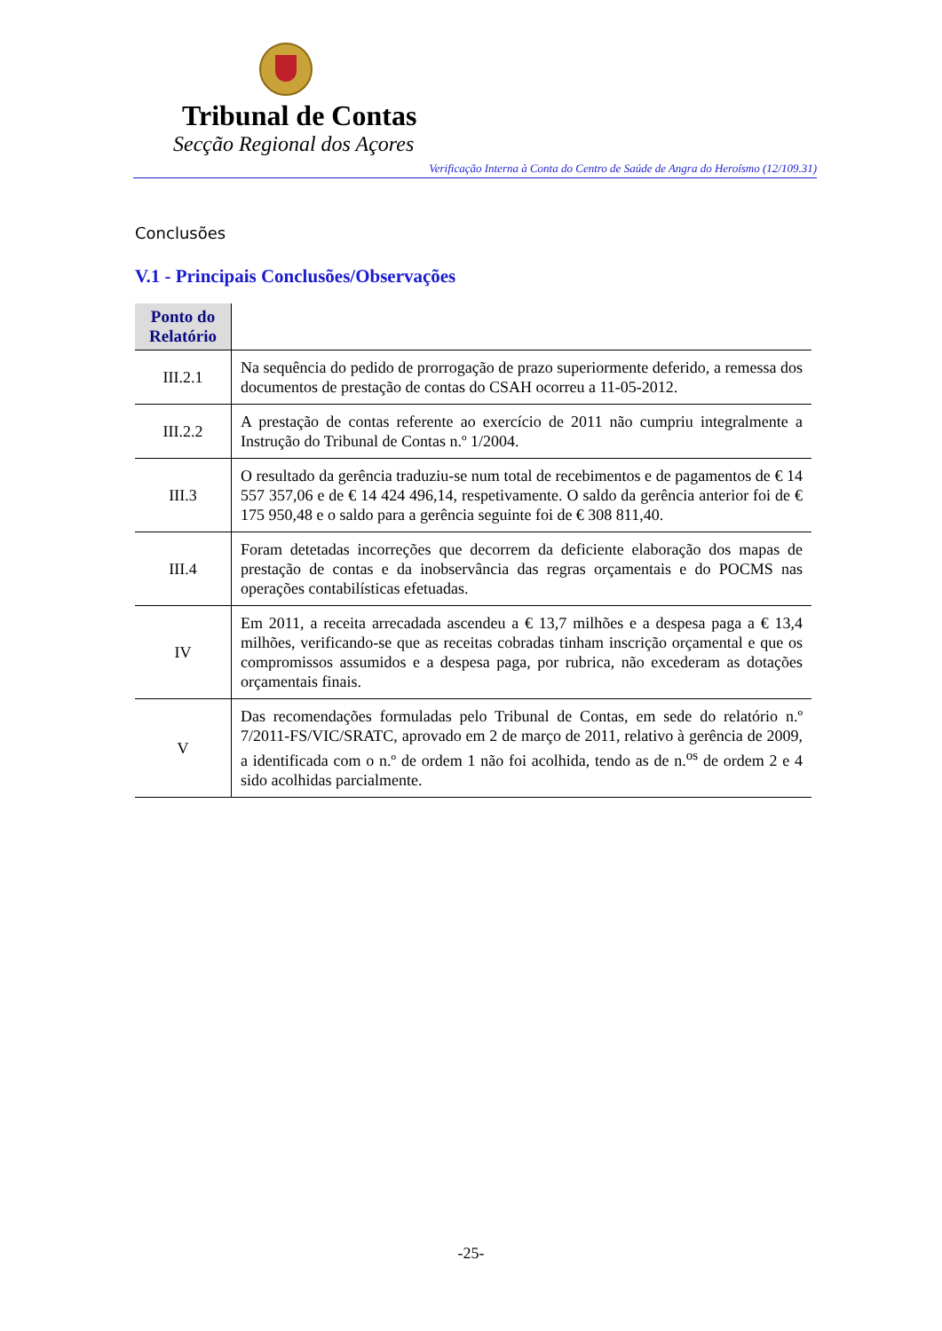Tribunal de Contas
Secção Regional dos Açores
Verificação Interna à Conta do Centro de Saúde de Angra do Heroísmo (12/109.31)
Conclusões
V.1 - Principais Conclusões/Observações
| Ponto do Relatório | |
| III.2.1 | Na sequência do pedido de prorrogação de prazo superiormente deferido, a remessa dos documentos de prestação de contas do CSAH ocorreu a 11-05-2012. |
| III.2.2 | A prestação de contas referente ao exercício de 2011 não cumpriu integralmente a Instrução do Tribunal de Contas n.º 1/2004. |
| III.3 | O resultado da gerência traduziu-se num total de recebimentos e de pagamentos de € 14 557 357,06 e de € 14 424 496,14, respetivamente. O saldo da gerência anterior foi de € 175 950,48 e o saldo para a gerência seguinte foi de € 308 811,40. |
| III.4 | Foram detetadas incorreções que decorrem da deficiente elaboração dos mapas de prestação de contas e da inobservância das regras orçamentais e do POCMS nas operações contabilísticas efetuadas. |
| IV | Em 2011, a receita arrecadada ascendeu a € 13,7 milhões e a despesa paga a € 13,4 milhões, verificando-se que as receitas cobradas tinham inscrição orçamental e que os compromissos assumidos e a despesa paga, por rubrica, não excederam as dotações orçamentais finais. |
| V | Das recomendações formuladas pelo Tribunal de Contas, em sede do relatório n.º 7/2011-FS/VIC/SRATC, aprovado em 2 de março de 2011, relativo à gerência de 2009, a identificada com o n.º de ordem 1 não foi acolhida, tendo as de n.<sup>os</sup> de ordem 2 e 4 sido acolhidas parcialmente. |
-25-